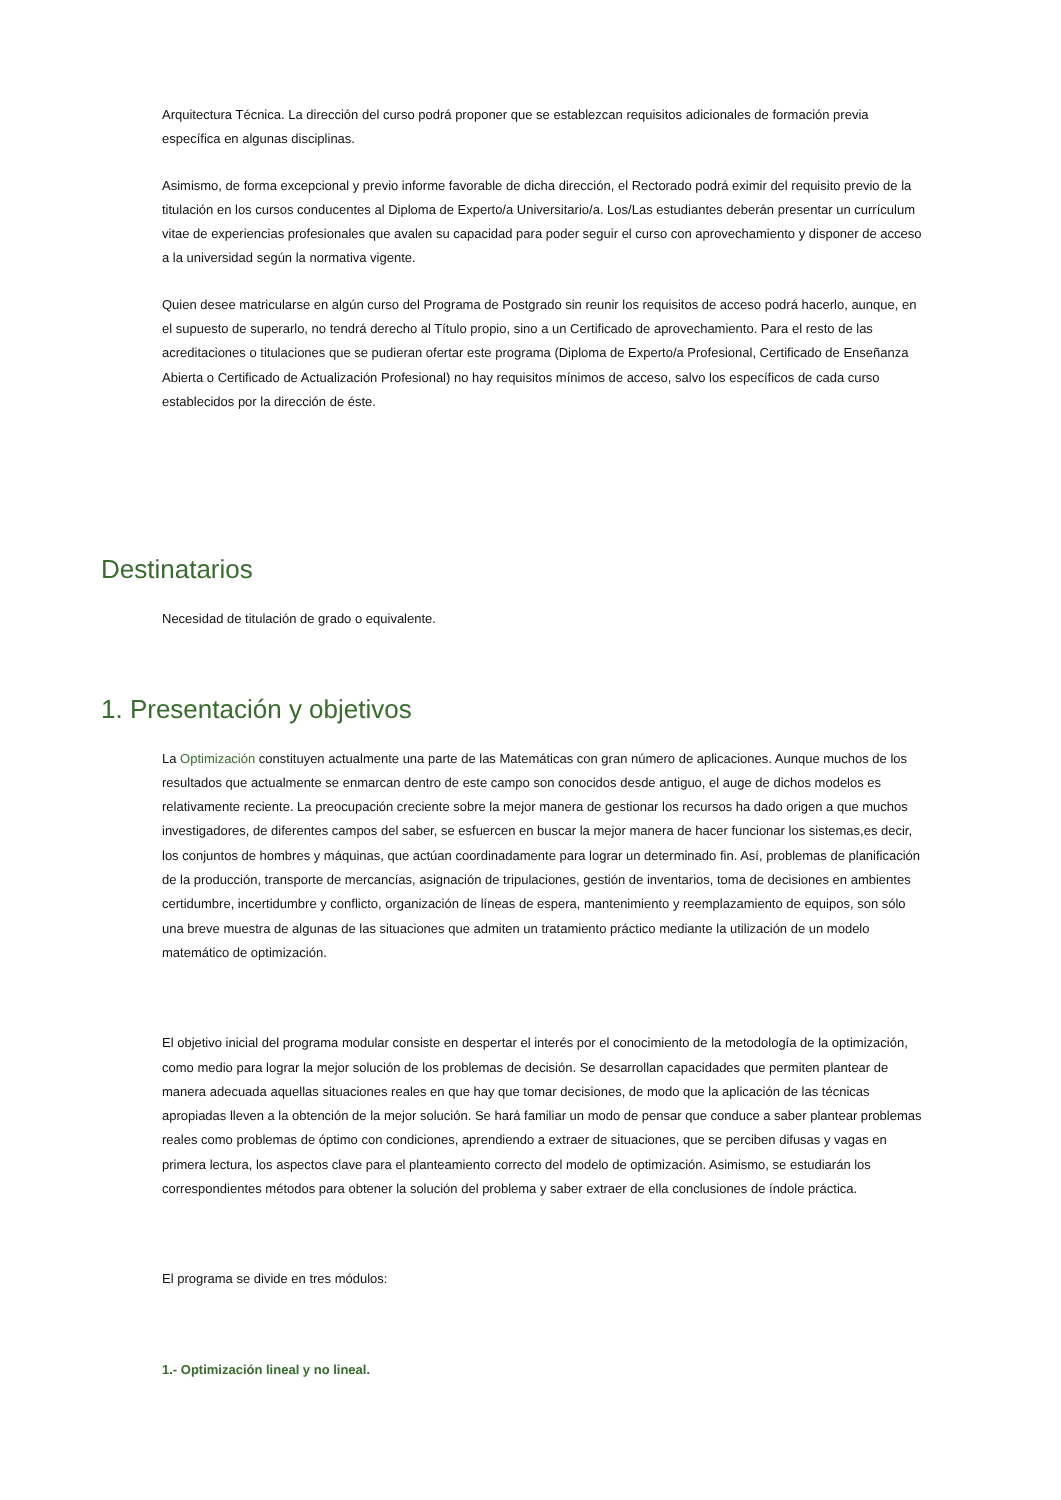Arquitectura Técnica. La dirección del curso podrá proponer que se establezcan requisitos adicionales de formación previa específica en algunas disciplinas.
Asimismo, de forma excepcional y previo informe favorable de dicha dirección, el Rectorado podrá eximir del requisito previo de la titulación en los cursos conducentes al Diploma de Experto/a Universitario/a. Los/Las estudiantes deberán presentar un currículum vitae de experiencias profesionales que avalen su capacidad para poder seguir el curso con aprovechamiento y disponer de acceso a la universidad según la normativa vigente.
Quien desee matricularse en algún curso del Programa de Postgrado sin reunir los requisitos de acceso podrá hacerlo, aunque, en el supuesto de superarlo, no tendrá derecho al Título propio, sino a un Certificado de aprovechamiento. Para el resto de las acreditaciones o titulaciones que se pudieran ofertar este programa (Diploma de Experto/a Profesional, Certificado de Enseñanza Abierta o Certificado de Actualización Profesional) no hay requisitos mínimos de acceso, salvo los específicos de cada curso establecidos por la dirección de éste.
Destinatarios
Necesidad de titulación de grado o equivalente.
1. Presentación y objetivos
La Optimización constituyen actualmente una parte de las Matemáticas con gran número de aplicaciones. Aunque muchos de los resultados que actualmente se enmarcan dentro de este campo son conocidos desde antiguo, el auge de dichos modelos es relativamente reciente. La preocupación creciente sobre la mejor manera de gestionar los recursos ha dado origen a que muchos investigadores, de diferentes campos del saber, se esfuercen en buscar la mejor manera de hacer funcionar los sistemas,es decir, los conjuntos de hombres y máquinas, que actúan coordinadamente para lograr un determinado fin. Así, problemas de planificación de la producción, transporte de mercancías, asignación de tripulaciones, gestión de inventarios, toma de decisiones en ambientes certidumbre, incertidumbre y conflicto, organización de líneas de espera, mantenimiento y reemplazamiento de equipos, son sólo una breve muestra de algunas de las situaciones que admiten un tratamiento práctico mediante la utilización de un modelo matemático de optimización.
El objetivo inicial del programa modular consiste en despertar el interés por el conocimiento de la metodología de la optimización, como medio para lograr la mejor solución de los problemas de decisión. Se desarrollan capacidades que permiten plantear de manera adecuada aquellas situaciones reales en que hay que tomar decisiones, de modo que la aplicación de las técnicas apropiadas lleven a la obtención de la mejor solución. Se hará familiar un modo de pensar que conduce a saber plantear problemas reales como problemas de óptimo con condiciones, aprendiendo a extraer de situaciones, que se perciben difusas y vagas en primera lectura, los aspectos clave para el planteamiento correcto del modelo de optimización. Asimismo, se estudiarán los correspondientes métodos para obtener la solución del problema y saber extraer de ella conclusiones de índole práctica.
El programa se divide en tres módulos:
1.- Optimización lineal y no lineal.